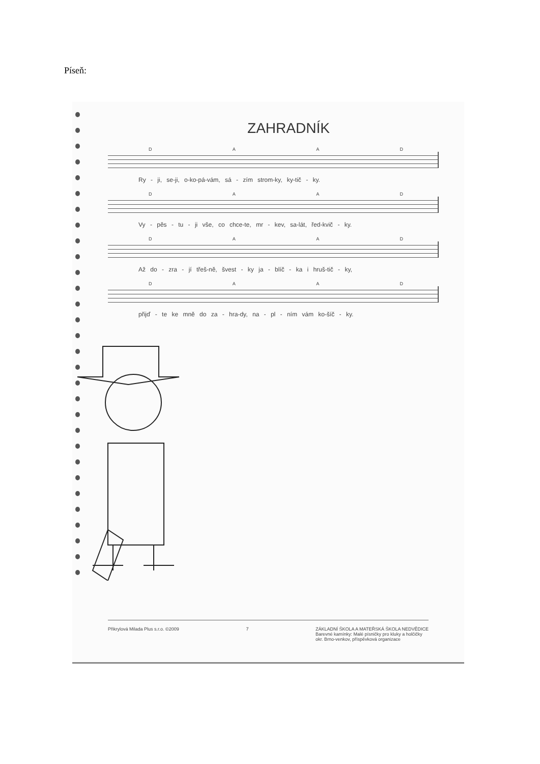Píseň:
ZAHRADNÍK
D A A D
Ry - ji, se-ji, o-ko-pá-vám, sá - zím strom-ky, ky-tič - ky.
D A A D
Vy - pěs - tu - ji vše, co chce-te, mr - kev, sa-lát, řed-kvič - ky.
D A A D
Až do - zra - jí třeš-ně, švest - ky ja - blíč - ka i hruš-tič - ky,
D A A D
přijď - te ke mně do za - hra-dy, na - pl - ním vám ko-šíč - ky.
Přikrylová Milada Plus s.r.o. ©2009 7 ZÁKLADNÍ ŠKOLA A MATEŘSKÁ ŠKOLA NEDVĚDICE
Barevné kamínky: Malé písničky pro kluky a holčičky
okr. Brno-venkov, příspěvková organizace